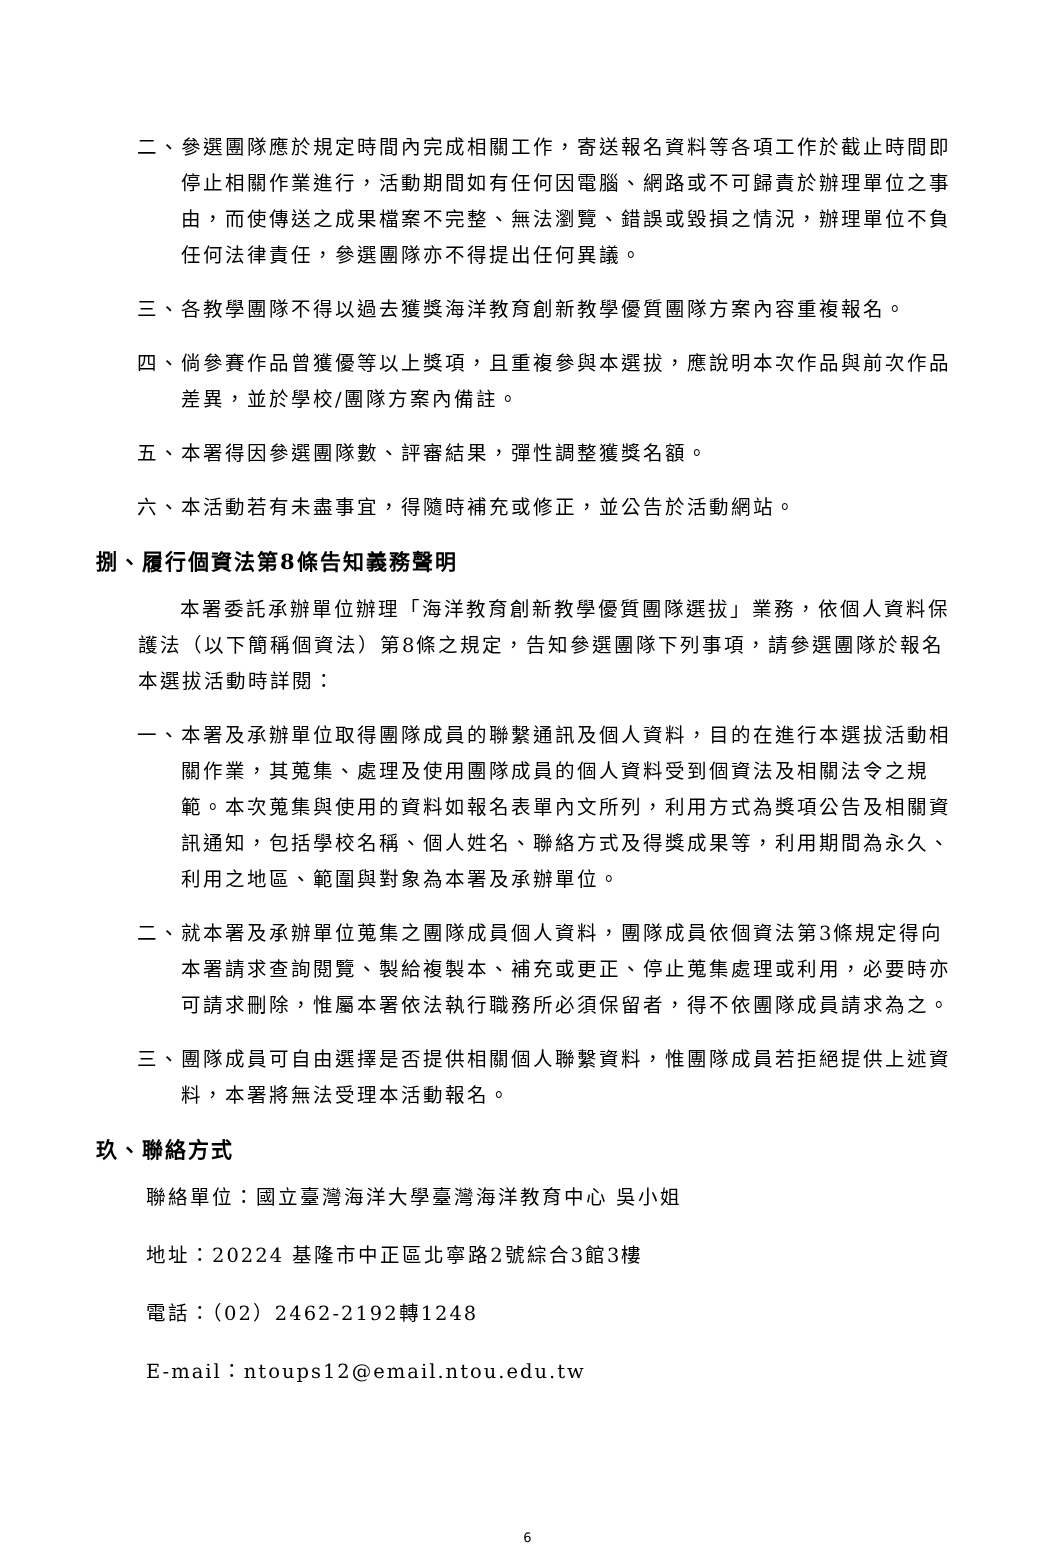二、參選團隊應於規定時間內完成相關工作，寄送報名資料等各項工作於截止時間即停止相關作業進行，活動期間如有任何因電腦、網路或不可歸責於辦理單位之事由，而使傳送之成果檔案不完整、無法瀏覽、錯誤或毀損之情況，辦理單位不負任何法律責任，參選團隊亦不得提出任何異議。
三、各教學團隊不得以過去獲獎海洋教育創新教學優質團隊方案內容重複報名。
四、倘參賽作品曾獲優等以上獎項，且重複參與本選拔，應說明本次作品與前次作品差異，並於學校/團隊方案內備註。
五、本署得因參選團隊數、評審結果，彈性調整獲獎名額。
六、本活動若有未盡事宜，得隨時補充或修正，並公告於活動網站。
捌、履行個資法第8條告知義務聲明
本署委託承辦單位辦理「海洋教育創新教學優質團隊選拔」業務，依個人資料保護法（以下簡稱個資法）第8條之規定，告知參選團隊下列事項，請參選團隊於報名本選拔活動時詳閱：
一、本署及承辦單位取得團隊成員的聯繫通訊及個人資料，目的在進行本選拔活動相關作業，其蒐集、處理及使用團隊成員的個人資料受到個資法及相關法令之規範。本次蒐集與使用的資料如報名表單內文所列，利用方式為獎項公告及相關資訊通知，包括學校名稱、個人姓名、聯絡方式及得獎成果等，利用期間為永久、利用之地區、範圍與對象為本署及承辦單位。
二、就本署及承辦單位蒐集之團隊成員個人資料，團隊成員依個資法第3條規定得向本署請求查詢閱覽、製給複製本、補充或更正、停止蒐集處理或利用，必要時亦可請求刪除，惟屬本署依法執行職務所必須保留者，得不依團隊成員請求為之。
三、團隊成員可自由選擇是否提供相關個人聯繫資料，惟團隊成員若拒絕提供上述資料，本署將無法受理本活動報名。
玖、聯絡方式
聯絡單位：國立臺灣海洋大學臺灣海洋教育中心 吳小姐
地址：20224 基隆市中正區北寧路2號綜合3館3樓
電話：（02）2462-2192轉1248
E-mail：ntoups12@email.ntou.edu.tw
6